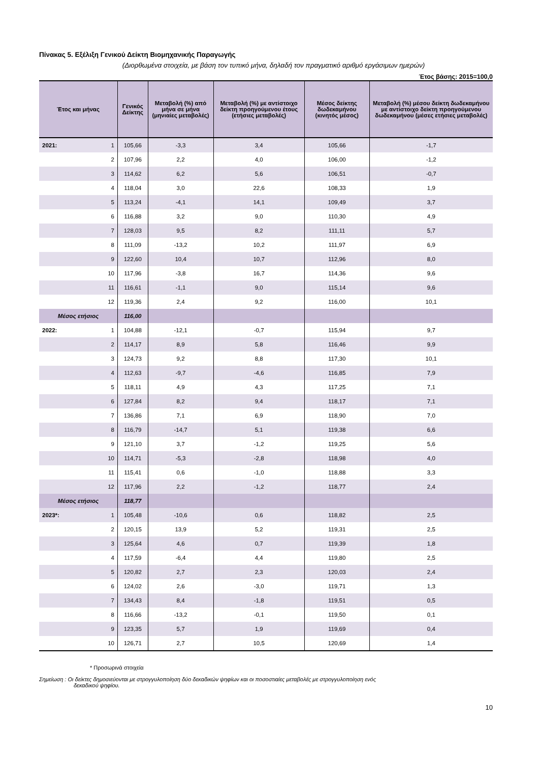Πίνακας 5. Εξέλιξη Γενικού Δείκτη Βιομηχανικής Παραγωγής
(Διορθωμένα στοιχεία, με βάση τον τυπικό μήνα, δηλαδή τον πραγματικό αριθμό εργάσιμων ημερών)
Έτος βάσης: 2015=100,0
| Έτος και μήνας | | Γενικός Δείκτης | Μεταβολή (%) από μήνα σε μήνα (μηνιαίες μεταβολές) | Μεταβολή (%) με αντίστοιχο δείκτη προηγούμενου έτους (ετήσιες μεταβολές) | Μέσος δείκτης δωδεκαμήνου (κινητός μέσος) | Μεταβολή (%) μέσου δείκτη δωδεκαμήνου με αντίστοιχο δείκτη προηγούμενου δωδεκαμήνου (μέσες ετήσιες μεταβολές) |
| --- | --- | --- | --- | --- | --- | --- |
| 2021: | 1 | 105,66 | -3,3 | 3,4 | 105,66 | -1,7 |
| | 2 | 107,96 | 2,2 | 4,0 | 106,00 | -1,2 |
| | 3 | 114,62 | 6,2 | 5,6 | 106,51 | -0,7 |
| | 4 | 118,04 | 3,0 | 22,6 | 108,33 | 1,9 |
| | 5 | 113,24 | -4,1 | 14,1 | 109,49 | 3,7 |
| | 6 | 116,88 | 3,2 | 9,0 | 110,30 | 4,9 |
| | 7 | 128,03 | 9,5 | 8,2 | 111,11 | 5,7 |
| | 8 | 111,09 | -13,2 | 10,2 | 111,97 | 6,9 |
| | 9 | 122,60 | 10,4 | 10,7 | 112,96 | 8,0 |
| | 10 | 117,96 | -3,8 | 16,7 | 114,36 | 9,6 |
| | 11 | 116,61 | -1,1 | 9,0 | 115,14 | 9,6 |
| | 12 | 119,36 | 2,4 | 9,2 | 116,00 | 10,1 |
| Μέσος ετήσιος | | 116,00 | | | | |
| 2022: | 1 | 104,88 | -12,1 | -0,7 | 115,94 | 9,7 |
| | 2 | 114,17 | 8,9 | 5,8 | 116,46 | 9,9 |
| | 3 | 124,73 | 9,2 | 8,8 | 117,30 | 10,1 |
| | 4 | 112,63 | -9,7 | -4,6 | 116,85 | 7,9 |
| | 5 | 118,11 | 4,9 | 4,3 | 117,25 | 7,1 |
| | 6 | 127,84 | 8,2 | 9,4 | 118,17 | 7,1 |
| | 7 | 136,86 | 7,1 | 6,9 | 118,90 | 7,0 |
| | 8 | 116,79 | -14,7 | 5,1 | 119,38 | 6,6 |
| | 9 | 121,10 | 3,7 | -1,2 | 119,25 | 5,6 |
| | 10 | 114,71 | -5,3 | -2,8 | 118,98 | 4,0 |
| | 11 | 115,41 | 0,6 | -1,0 | 118,88 | 3,3 |
| | 12 | 117,96 | 2,2 | -1,2 | 118,77 | 2,4 |
| Μέσος ετήσιος | | 118,77 | | | | |
| 2023*: | 1 | 105,48 | -10,6 | 0,6 | 118,82 | 2,5 |
| | 2 | 120,15 | 13,9 | 5,2 | 119,31 | 2,5 |
| | 3 | 125,64 | 4,6 | 0,7 | 119,39 | 1,8 |
| | 4 | 117,59 | -6,4 | 4,4 | 119,80 | 2,5 |
| | 5 | 120,82 | 2,7 | 2,3 | 120,03 | 2,4 |
| | 6 | 124,02 | 2,6 | -3,0 | 119,71 | 1,3 |
| | 7 | 134,43 | 8,4 | -1,8 | 119,51 | 0,5 |
| | 8 | 116,66 | -13,2 | -0,1 | 119,50 | 0,1 |
| | 9 | 123,35 | 5,7 | 1,9 | 119,69 | 0,4 |
| | 10 | 126,71 | 2,7 | 10,5 | 120,69 | 1,4 |
* Προσωρινά στοιχεία
Σημείωση : Οι δείκτες δημοσιεύονται με στρογγυλοποίηση δύο δεκαδικών ψηφίων και οι ποσοστιαίες μεταβολές με στρογγυλοποίηση ενός
δεκαδικού ψηφίου.
10